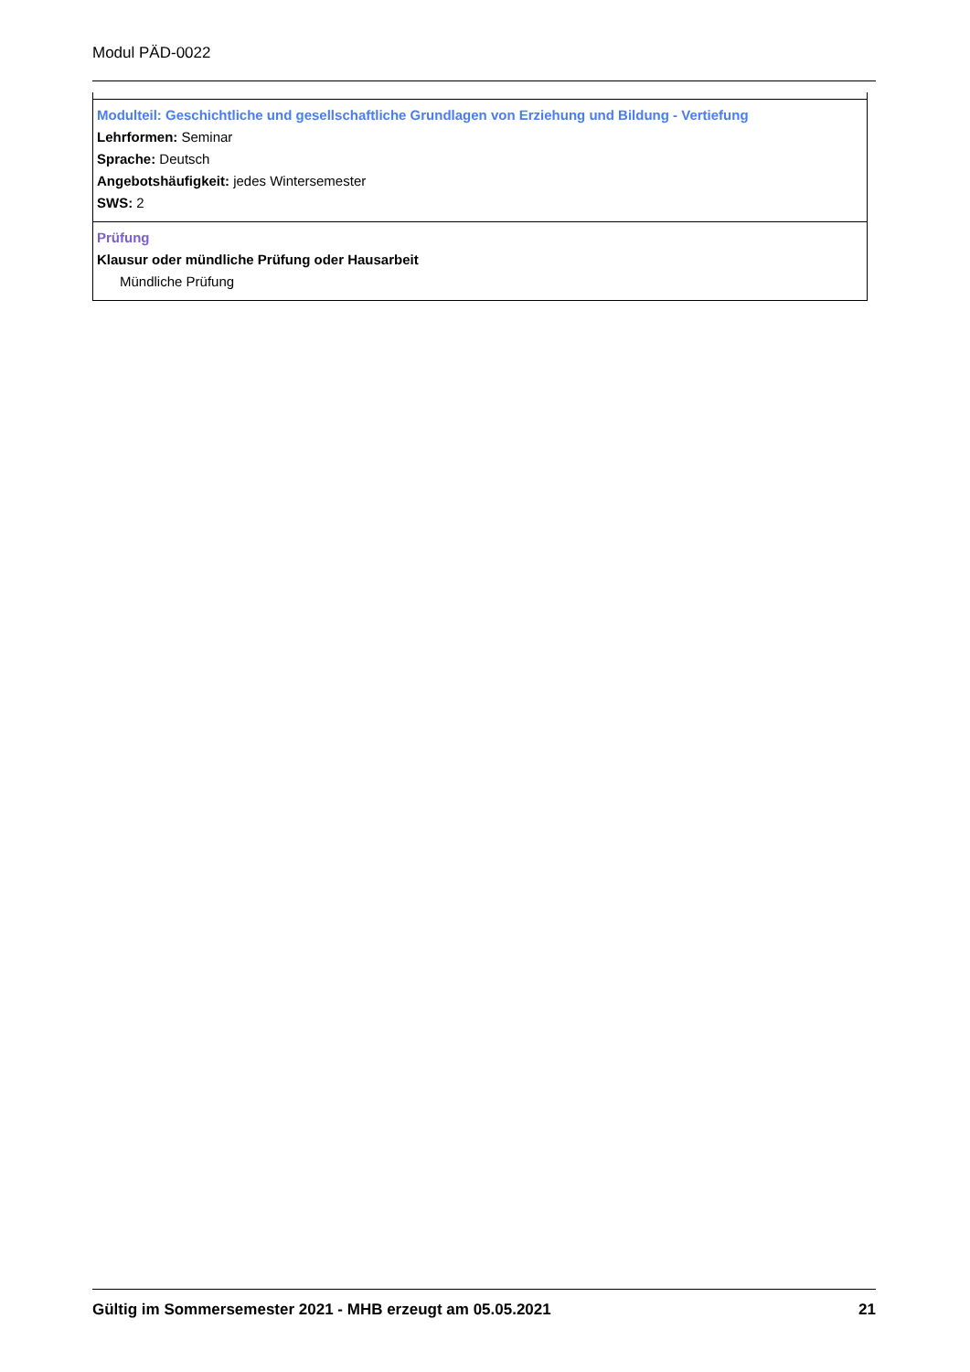Modul PÄD-0022
Modulteil: Geschichtliche und gesellschaftliche Grundlagen von Erziehung und Bildung - Vertiefung
Lehrformen: Seminar
Sprache: Deutsch
Angebotshäufigkeit: jedes Wintersemester
SWS: 2
Prüfung
Klausur oder mündliche Prüfung oder Hausarbeit
Mündliche Prüfung
Gültig im Sommersemester 2021 - MHB erzeugt am 05.05.2021 21